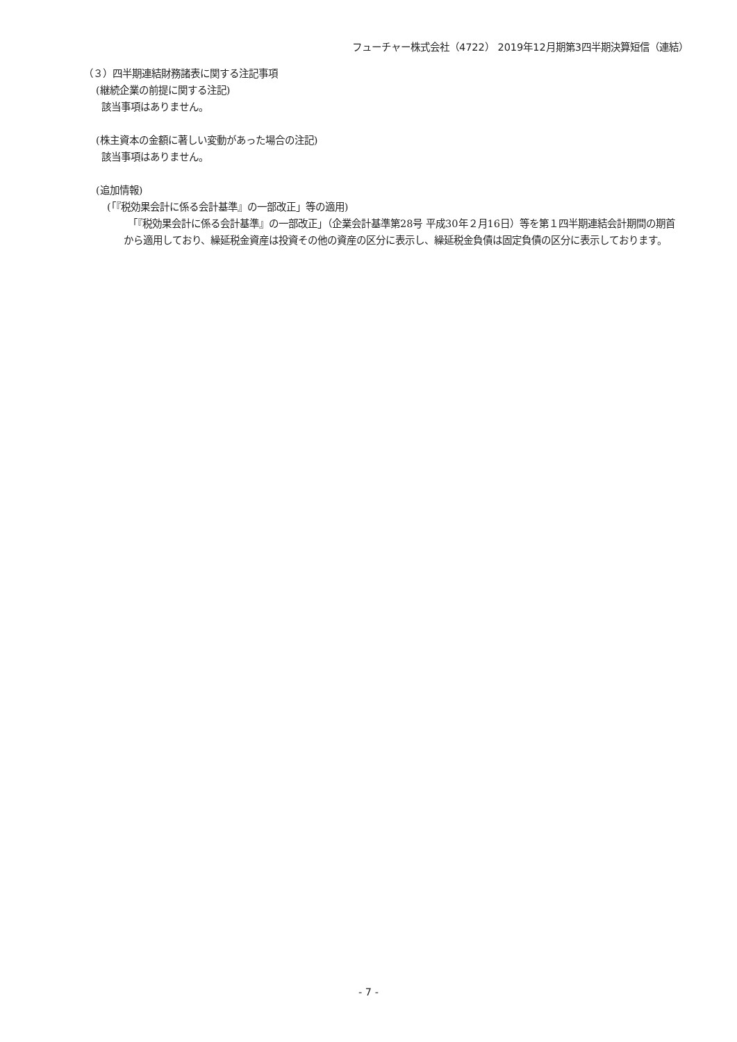フューチャー株式会社（4722） 2019年12月期第3四半期決算短信（連結）
（３）四半期連結財務諸表に関する注記事項
(継続企業の前提に関する注記)
該当事項はありません。
(株主資本の金額に著しい変動があった場合の注記)
該当事項はありません。
(追加情報)
(「『税効果会計に係る会計基準』の一部改正」等の適用)
「『税効果会計に係る会計基準』の一部改正」（企業会計基準第28号 平成30年２月16日）等を第１四半期連結会計期間の期首から適用しており、繰延税金資産は投資その他の資産の区分に表示し、繰延税金負債は固定負債の区分に表示しております。
- 7 -